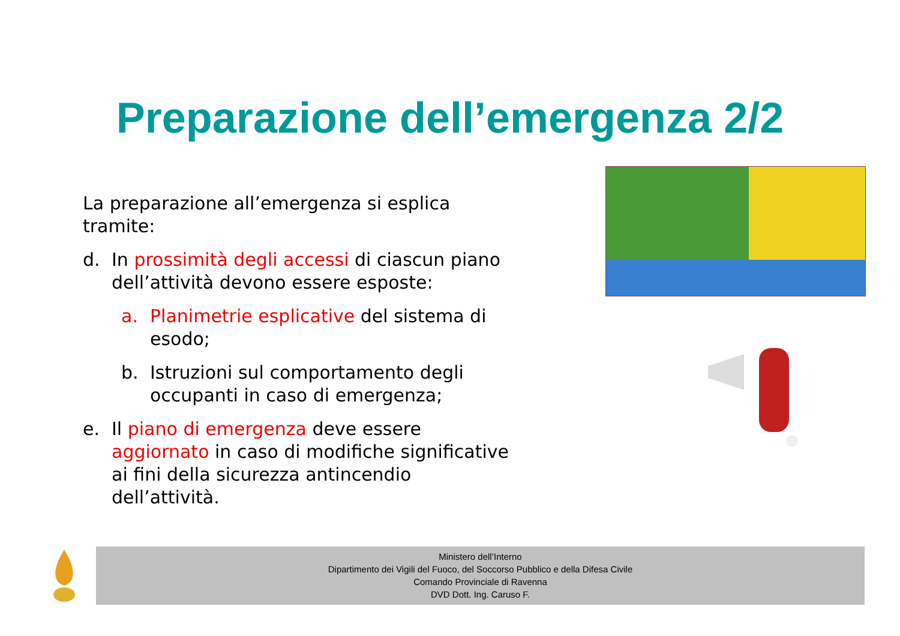Preparazione dell’emergenza 2/2
La preparazione all’emergenza si esplica tramite:
d. In prossimità degli accessi di ciascun piano dell’attività devono essere esposte:
a. Planimetrie esplicative del sistema di esodo;
b. Istruzioni sul comportamento degli occupanti in caso di emergenza;
e. Il piano di emergenza deve essere aggiornato in caso di modifiche significative ai fini della sicurezza antincendio dell’attività.
Ministero dell’Interno
Dipartimento dei Vigili del Fuoco, del Soccorso Pubblico e della Difesa Civile
Comando Provinciale di Ravenna
DVD Dott. Ing. Caruso F.